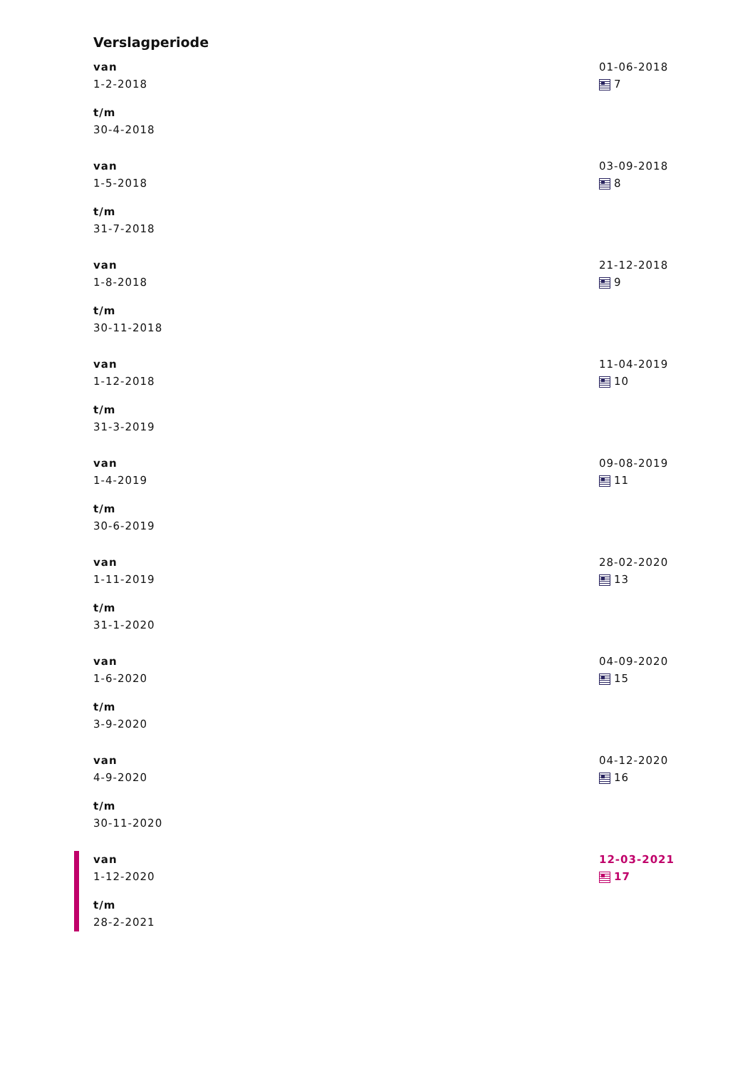Verslagperiode
van
1-2-2018
t/m
30-4-2018
01-06-2018
7
van
1-5-2018
t/m
31-7-2018
03-09-2018
8
van
1-8-2018
t/m
30-11-2018
21-12-2018
9
van
1-12-2018
t/m
31-3-2019
11-04-2019
10
van
1-4-2019
t/m
30-6-2019
09-08-2019
11
van
1-11-2019
t/m
31-1-2020
28-02-2020
13
van
1-6-2020
t/m
3-9-2020
04-09-2020
15
van
4-9-2020
t/m
30-11-2020
04-12-2020
16
van
1-12-2020
t/m
28-2-2021
12-03-2021
17